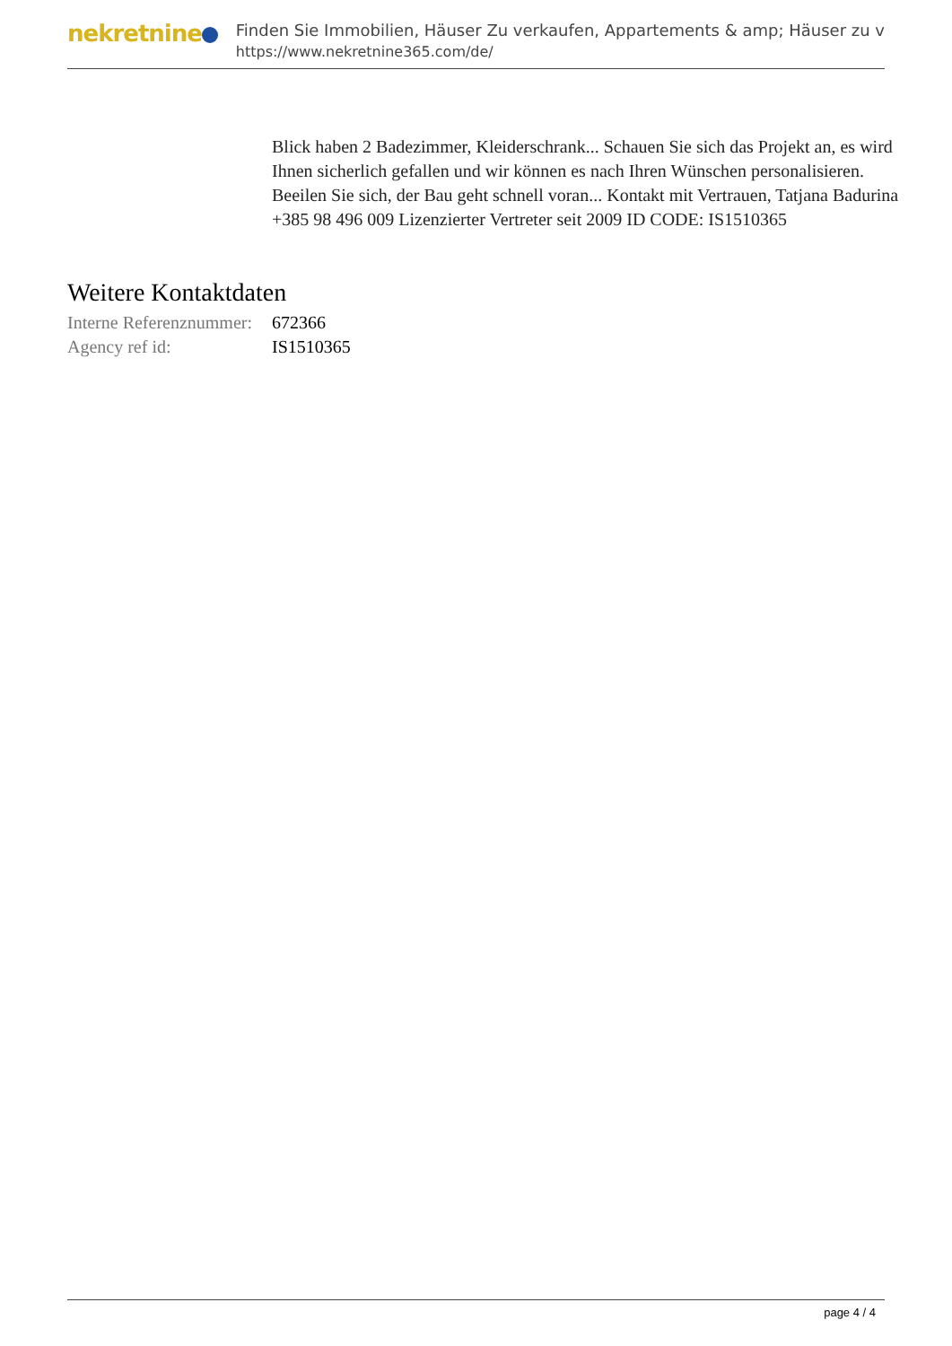nekretnine
Finden Sie Immobilien, Häuser Zu verkaufen, Appartements & amp; Häuser zu v
https://www.nekretnine365.com/de/
Blick haben 2 Badezimmer, Kleiderschrank... Schauen Sie sich das Projekt an, es wird Ihnen sicherlich gefallen und wir können es nach Ihren Wünschen personalisieren. Beeilen Sie sich, der Bau geht schnell voran... Kontakt mit Vertrauen, Tatjana Badurina +385 98 496 009 Lizenzierter Vertreter seit 2009 ID CODE: IS1510365
Weitere Kontaktdaten
| Interne Referenznummer: | 672366 |
| Agency ref id: | IS1510365 |
page 4 / 4